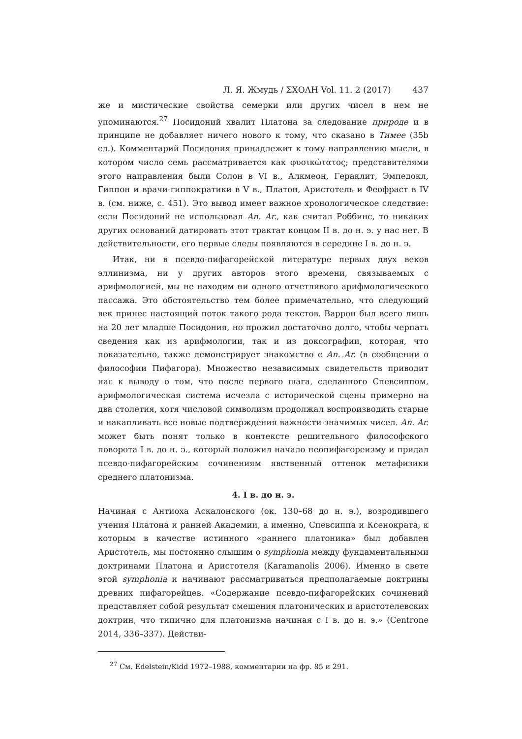Л. Я. Жмудь / ΣΧΟΛΗ Vol. 11. 2 (2017) 437
же и мистические свойства семерки или других чисел в нем не упоминаются.<sup>27</sup> Посидоний хвалит Платона за следование природе и в принципе не добавляет ничего нового к тому, что сказано в Тимее (35b сл.). Комментарий Посидония принадлежит к тому направлению мысли, в котором число семь рассматривается как φυσικώτατος; представителями этого направления были Солон в VI в., Алкмеон, Гераклит, Эмпедокл, Гиппон и врачи-гиппократики в V в., Платон, Аристотель и Феофраст в IV в. (см. ниже, с. 451). Это вывод имеет важное хронологическое следствие: если Посидоний не использовал An. Ar., как считал Роббинс, то никаких других оснований датировать этот трактат концом II в. до н. э. у нас нет. В действительности, его первые следы появляются в середине I в. до н. э.
Итак, ни в псевдо-пифагорейской литературе первых двух веков эллинизма, ни у других авторов этого времени, связываемых с арифмологией, мы не находим ни одного отчетливого арифмологического пассажа. Это обстоятельство тем более примечательно, что следующий век принес настоящий поток такого рода текстов. Варрон был всего лишь на 20 лет младше Посидония, но прожил достаточно долго, чтобы черпать сведения как из арифмологии, так и из доксографии, которая, что показательно, также демонстрирует знакомство с An. Ar. (в сообщении о философии Пифагора). Множество независимых свидетельств приводит нас к выводу о том, что после первого шага, сделанного Спевсиппом, арифмологическая система исчезла с исторической сцены примерно на два столетия, хотя числовой символизм продолжал воспроизводить старые и накапливать все новые подтверждения важности значимых чисел. An. Ar. может быть понят только в контексте решительного философского поворота I в. до н. э., который положил начало неопифагореизму и придал псевдо-пифагорейским сочинениям явственный оттенок метафизики среднего платонизма.
4. I в. до н. э.
Начиная с Антиоха Аскалонского (ок. 130–68 до н. э.), возродившего учения Платона и ранней Академии, а именно, Спевсиппа и Ксенократа, к которым в качестве истинного «раннего платоника» был добавлен Аристотель, мы постоянно слышим о symphonia между фундаментальными доктринами Платона и Аристотеля (Karamanolis 2006). Именно в свете этой symphonia и начинают рассматриваться предполагаемые доктрины древних пифагорейцев. «Содержание псевдо-пифагорейских сочинений представляет собой результат смешения платонических и аристотелевских доктрин, что типично для платонизма начиная с I в. до н. э.» (Centrone 2014, 336–337). Действи-
<sup>27</sup> См. Edelstein/Kidd 1972–1988, комментарии на фр. 85 и 291.